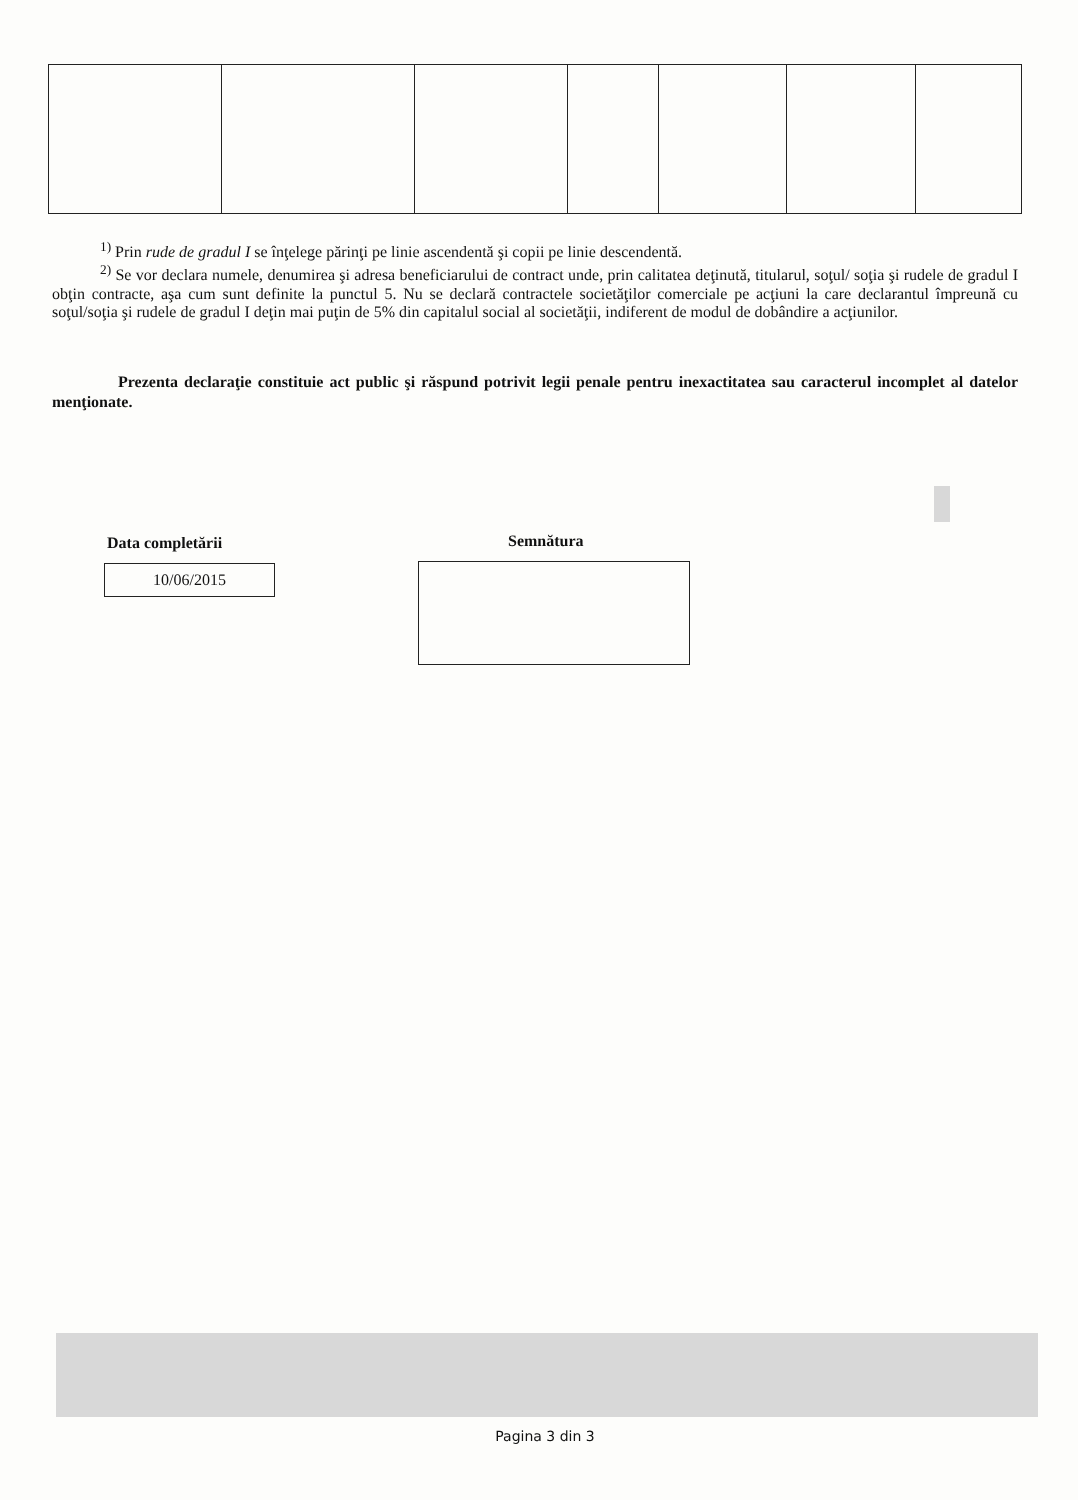<sup>1)</sup> Prin rude de gradul I se înţelege părinţi pe linie ascendentă şi copii pe linie descendentă.
<sup>2)</sup> Se vor declara numele, denumirea şi adresa beneficiarului de contract unde, prin calitatea deţinută, titularul, soţul/ soţia şi rudele de gradul I obţin contracte, aşa cum sunt definite la punctul 5. Nu se declară contractele societăţilor comerciale pe acţiuni la care declarantul împreună cu soţul/soţia şi rudele de gradul I deţin mai puţin de 5% din capitalul social al societăţii, indiferent de modul de dobândire a acţiunilor.
Prezenta declaraţie constituie act public şi răspund potrivit legii penale pentru inexactitatea sau caracterul incomplet al datelor menţionate.
Data completării Semnătura
10/06/2015
Pagina 3 din 3